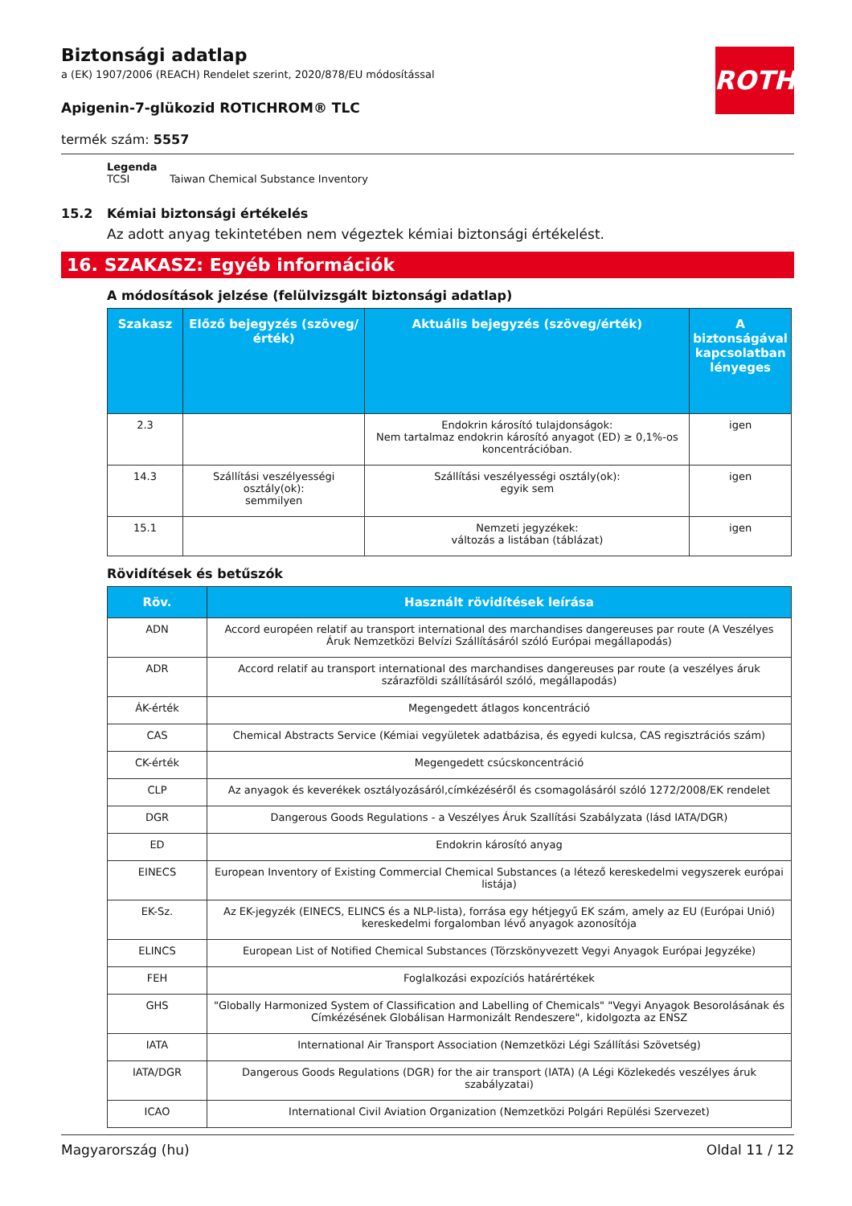ROTH
Biztonsági adatlap
a (EK) 1907/2006 (REACH) Rendelet szerint, 2020/878/EU módosítással
Apigenin-7-glükozid ROTICHROM® TLC
termék szám: 5557
Legenda
TCSI Taiwan Chemical Substance Inventory
15.2 Kémiai biztonsági értékelés
Az adott anyag tekintetében nem végeztek kémiai biztonsági értékelést.
16. SZAKASZ: Egyéb információk
A módosítások jelzése (felülvizsgált biztonsági adatlap)
| Szakasz | Előző bejegyzés (szöveg/érték) | Aktuális bejegyzés (szöveg/érték) | A biztonságával kapcsolatban lényeges |
| --- | --- | --- | --- |
| 2.3 | | Endokrin károsító tulajdonságok: Nem tartalmaz endokrin károsító anyagot (ED) ≥ 0,1%-os koncentrációban. | igen |
| 14.3 | Szállítási veszélyességi osztály(ok): semmilyen | Szállítási veszélyességi osztály(ok): egyik sem | igen |
| 15.1 | | Nemzeti jegyzékek: változás a listában (táblázat) | igen |
Rövidítések és betűszók
| Röv. | Használt rövidítések leírása |
| --- | --- |
| ADN | Accord européen relatif au transport international des marchandises dangereuses par route (A Veszélyes Áruk Nemzetközi Belvízi Szállításáról szóló Európai megállapodás) |
| ADR | Accord relatif au transport international des marchandises dangereuses par route (a veszélyes áruk szárazföldi szállításáról szóló, megállapodás) |
| ÁK-érték | Megengedett átlagos koncentráció |
| CAS | Chemical Abstracts Service (Kémiai vegyületek adatbázisa, és egyedi kulcsa, CAS regisztrációs szám) |
| CK-érték | Megengedett csúcskoncentráció |
| CLP | Az anyagok és keverékek osztályozásáról,címkézéséről és csomagolásáról szóló 1272/2008/EK rendelet |
| DGR | Dangerous Goods Regulations - a Veszélyes Áruk Szallítási Szabályzata (lásd IATA/DGR) |
| ED | Endokrin károsító anyag |
| EINECS | European Inventory of Existing Commercial Chemical Substances (a létező kereskedelmi vegyszerek európai listája) |
| EK-Sz. | Az EK-jegyzék (EINECS, ELINCS és a NLP-lista), forrása egy hétjegyű EK szám, amely az EU (Európai Unió) kereskedelmi forgalomban lévő anyagok azonosítója |
| ELINCS | European List of Notified Chemical Substances (Törzskönyvezett Vegyi Anyagok Európai Jegyzéke) |
| FEH | Foglalkozási expozíciós határértékek |
| GHS | "Globally Harmonized System of Classification and Labelling of Chemicals" "Vegyi Anyagok Besorolásának és Címkézésének Globálisan Harmonizált Rendeszere", kidolgozta az ENSZ |
| IATA | International Air Transport Association (Nemzetközi Légi Szállítási Szövetség) |
| IATA/DGR | Dangerous Goods Regulations (DGR) for the air transport (IATA) (A Légi Közlekedés veszélyes áruk szabályzatai) |
| ICAO | International Civil Aviation Organization (Nemzetközi Polgári Repülési Szervezet) |
Magyarország (hu) Oldal 11 / 12